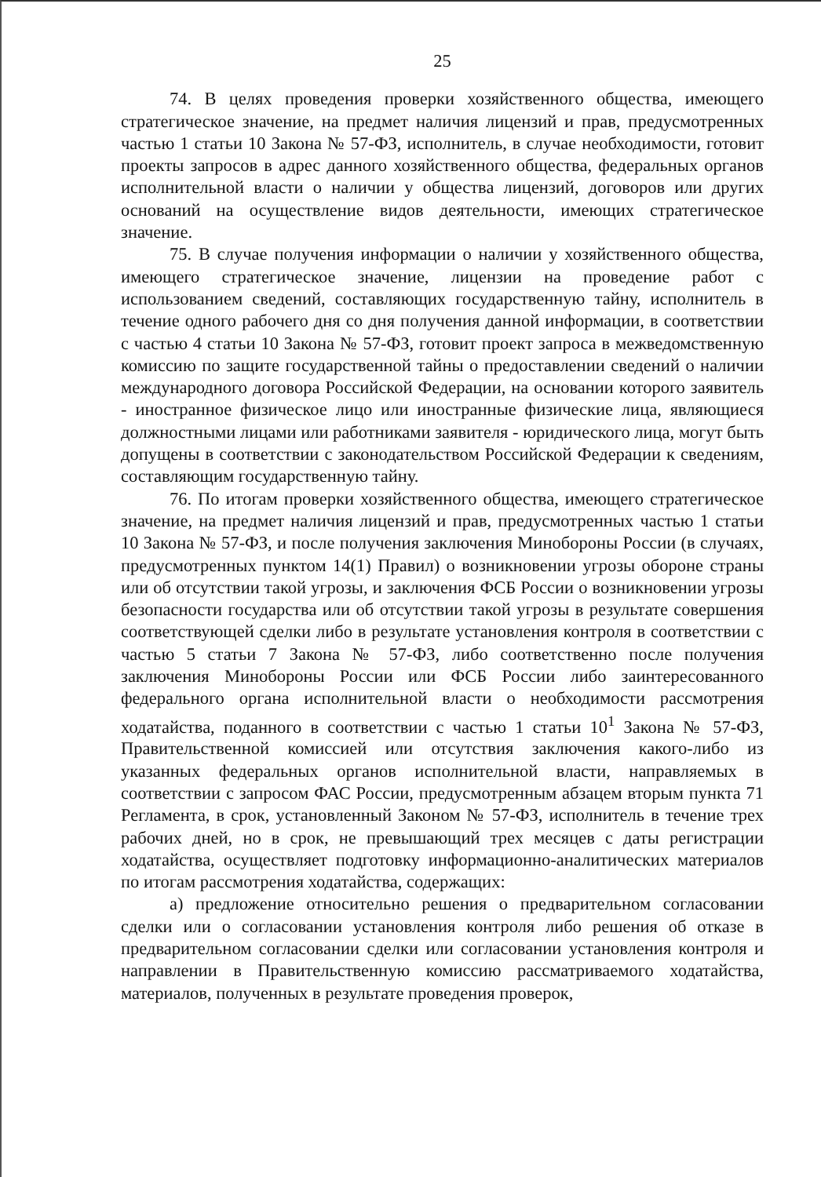25
74. В целях проведения проверки хозяйственного общества, имеющего стратегическое значение, на предмет наличия лицензий и прав, предусмотренных частью 1 статьи 10 Закона № 57-ФЗ, исполнитель, в случае необходимости, готовит проекты запросов в адрес данного хозяйственного общества, федеральных органов исполнительной власти о наличии у общества лицензий, договоров или других оснований на осуществление видов деятельности, имеющих стратегическое значение.
75. В случае получения информации о наличии у хозяйственного общества, имеющего стратегическое значение, лицензии на проведение работ с использованием сведений, составляющих государственную тайну, исполнитель в течение одного рабочего дня со дня получения данной информации, в соответствии с частью 4 статьи 10 Закона № 57-ФЗ, готовит проект запроса в межведомственную комиссию по защите государственной тайны о предоставлении сведений о наличии международного договора Российской Федерации, на основании которого заявитель - иностранное физическое лицо или иностранные физические лица, являющиеся должностными лицами или работниками заявителя - юридического лица, могут быть допущены в соответствии с законодательством Российской Федерации к сведениям, составляющим государственную тайну.
76. По итогам проверки хозяйственного общества, имеющего стратегическое значение, на предмет наличия лицензий и прав, предусмотренных частью 1 статьи 10 Закона № 57-ФЗ, и после получения заключения Минобороны России (в случаях, предусмотренных пунктом 14(1) Правил) о возникновении угрозы обороне страны или об отсутствии такой угрозы, и заключения ФСБ России о возникновении угрозы безопасности государства или об отсутствии такой угрозы в результате совершения соответствующей сделки либо в результате установления контроля в соответствии с частью 5 статьи 7 Закона № 57-ФЗ, либо соответственно после получения заключения Минобороны России или ФСБ России либо заинтересованного федерального органа исполнительной власти о необходимости рассмотрения ходатайства, поданного в соответствии с частью 1 статьи 10<sup>1</sup> Закона № 57-ФЗ, Правительственной комиссией или отсутствия заключения какого-либо из указанных федеральных органов исполнительной власти, направляемых в соответствии с запросом ФАС России, предусмотренным абзацем вторым пункта 71 Регламента, в срок, установленный Законом № 57-ФЗ, исполнитель в течение трех рабочих дней, но в срок, не превышающий трех месяцев с даты регистрации ходатайства, осуществляет подготовку информационно-аналитических материалов по итогам рассмотрения ходатайства, содержащих:
а) предложение относительно решения о предварительном согласовании сделки или о согласовании установления контроля либо решения об отказе в предварительном согласовании сделки или согласовании установления контроля и направлении в Правительственную комиссию рассматриваемого ходатайства, материалов, полученных в результате проведения проверок,